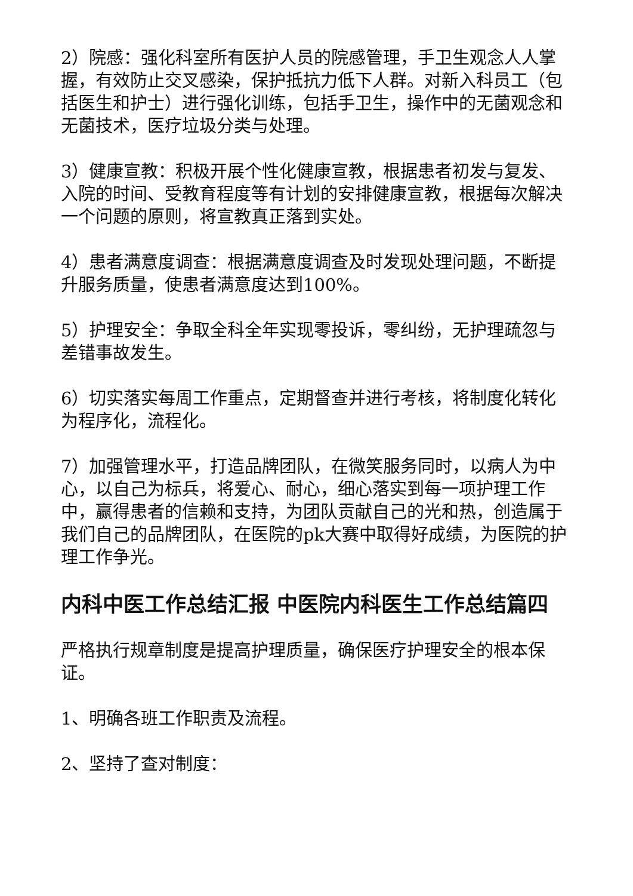2）院感：强化科室所有医护人员的院感管理，手卫生观念人人掌握，有效防止交叉感染，保护抵抗力低下人群。对新入科员工（包括医生和护士）进行强化训练，包括手卫生，操作中的无菌观念和无菌技术，医疗垃圾分类与处理。
3）健康宣教：积极开展个性化健康宣教，根据患者初发与复发、入院的时间、受教育程度等有计划的安排健康宣教，根据每次解决一个问题的原则，将宣教真正落到实处。
4）患者满意度调查：根据满意度调查及时发现处理问题，不断提升服务质量，使患者满意度达到100%。
5）护理安全：争取全科全年实现零投诉，零纠纷，无护理疏忽与差错事故发生。
6）切实落实每周工作重点，定期督查并进行考核，将制度化转化为程序化，流程化。
7）加强管理水平，打造品牌团队，在微笑服务同时，以病人为中心，以自己为标兵，将爱心、耐心，细心落实到每一项护理工作中，赢得患者的信赖和支持，为团队贡献自己的光和热，创造属于我们自己的品牌团队，在医院的pk大赛中取得好成绩，为医院的护理工作争光。
内科中医工作总结汇报 中医院内科医生工作总结篇四
严格执行规章制度是提高护理质量，确保医疗护理安全的根本保证。
1、明确各班工作职责及流程。
2、坚持了查对制度：